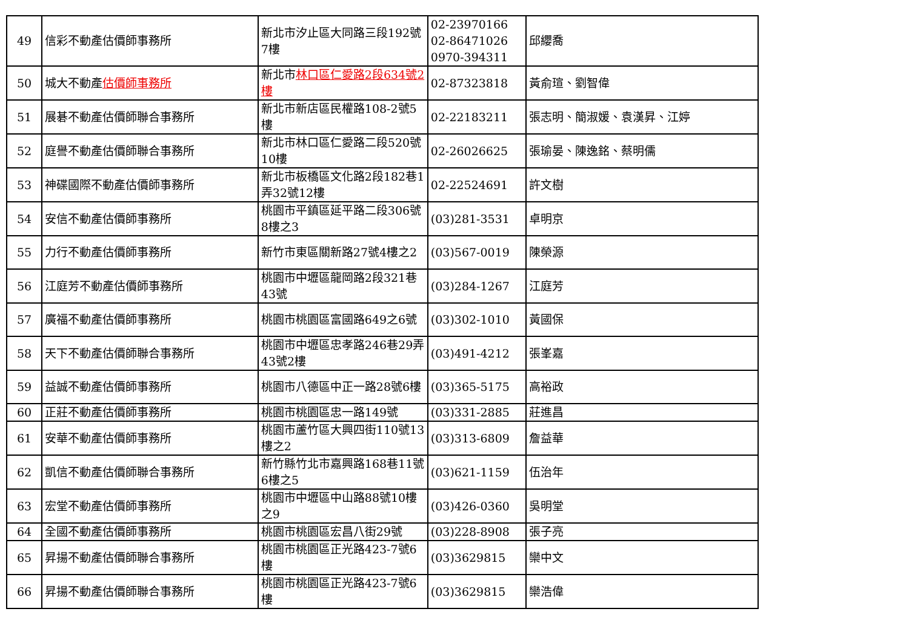| 49 | 信彩不動產估價師事務所 | 新北市汐止區大同路三段192號7樓 | 02-23970166 02-86471026 0970-394311 | 邱纓喬 |
| 50 | 城大不動產 估價師事務所 | 新北市 林口區仁愛路2段634號2樓 | 02-87323818 | 黃俞瑄、劉智偉 |
| 51 | 展碁不動產估價師聯合事務所 | 新北市新店區民權路108-2號5樓 | 02-22183211 | 張志明、簡淑媛、袁漢昇、江婷 |
| 52 | 庭譽不動產估價師聯合事務所 | 新北市林口區仁愛路二段520號10樓 | 02-26026625 | 張瑜晏、陳逸銘、蔡明儒 |
| 53 | 神碟國際不動產估價師事務所 | 新北市板橋區文化路2段182巷1弄32號12樓 | 02-22524691 | 許文樹 |
| 54 | 安信不動產估價師事務所 | 桃園市平鎮區延平路二段306號8樓之3 | (03)281-3531 | 卓明京 |
| 55 | 力行不動產估價師事務所 | 新竹市東區關新路27號4樓之2 | (03)567-0019 | 陳榮源 |
| 56 | 江庭芳不動產估價師事務所 | 桃園市中壢區龍岡路2段321巷43號 | (03)284-1267 | 江庭芳 |
| 57 | 廣福不動產估價師事務所 | 桃園市桃園區富國路649之6號 | (03)302-1010 | 黃國保 |
| 58 | 天下不動產估價師聯合事務所 | 桃園市中壢區忠孝路246巷29弄43號2樓 | (03)491-4212 | 張峯嘉 |
| 59 | 益誠不動產估價師事務所 | 桃園市八德區中正一路28號6樓 | (03)365-5175 | 高裕政 |
| 60 | 正莊不動產估價師事務所 | 桃園市桃園區忠一路149號 | (03)331-2885 | 莊進昌 |
| 61 | 安華不動產估價師事務所 | 桃園市蘆竹區大興四街110號13樓之2 | (03)313-6809 | 詹益華 |
| 62 | 凱信不動產估價師聯合事務所 | 新竹縣竹北市嘉興路168巷11號6樓之5 | (03)621-1159 | 伍治年 |
| 63 | 宏堂不動產估價師事務所 | 桃園市中壢區中山路88號10樓之9 | (03)426-0360 | 吳明堂 |
| 64 | 全國不動產估價師事務所 | 桃園市桃園區宏昌八街29號 | (03)228-8908 | 張子亮 |
| 65 | 昇揚不動產估價師聯合事務所 | 桃園市桃園區正光路423-7號6樓 | (03)3629815 | 欒中文 |
| 66 | 昇揚不動產估價師聯合事務所 | 桃園市桃園區正光路423-7號6樓 | (03)3629815 | 欒浩偉 |